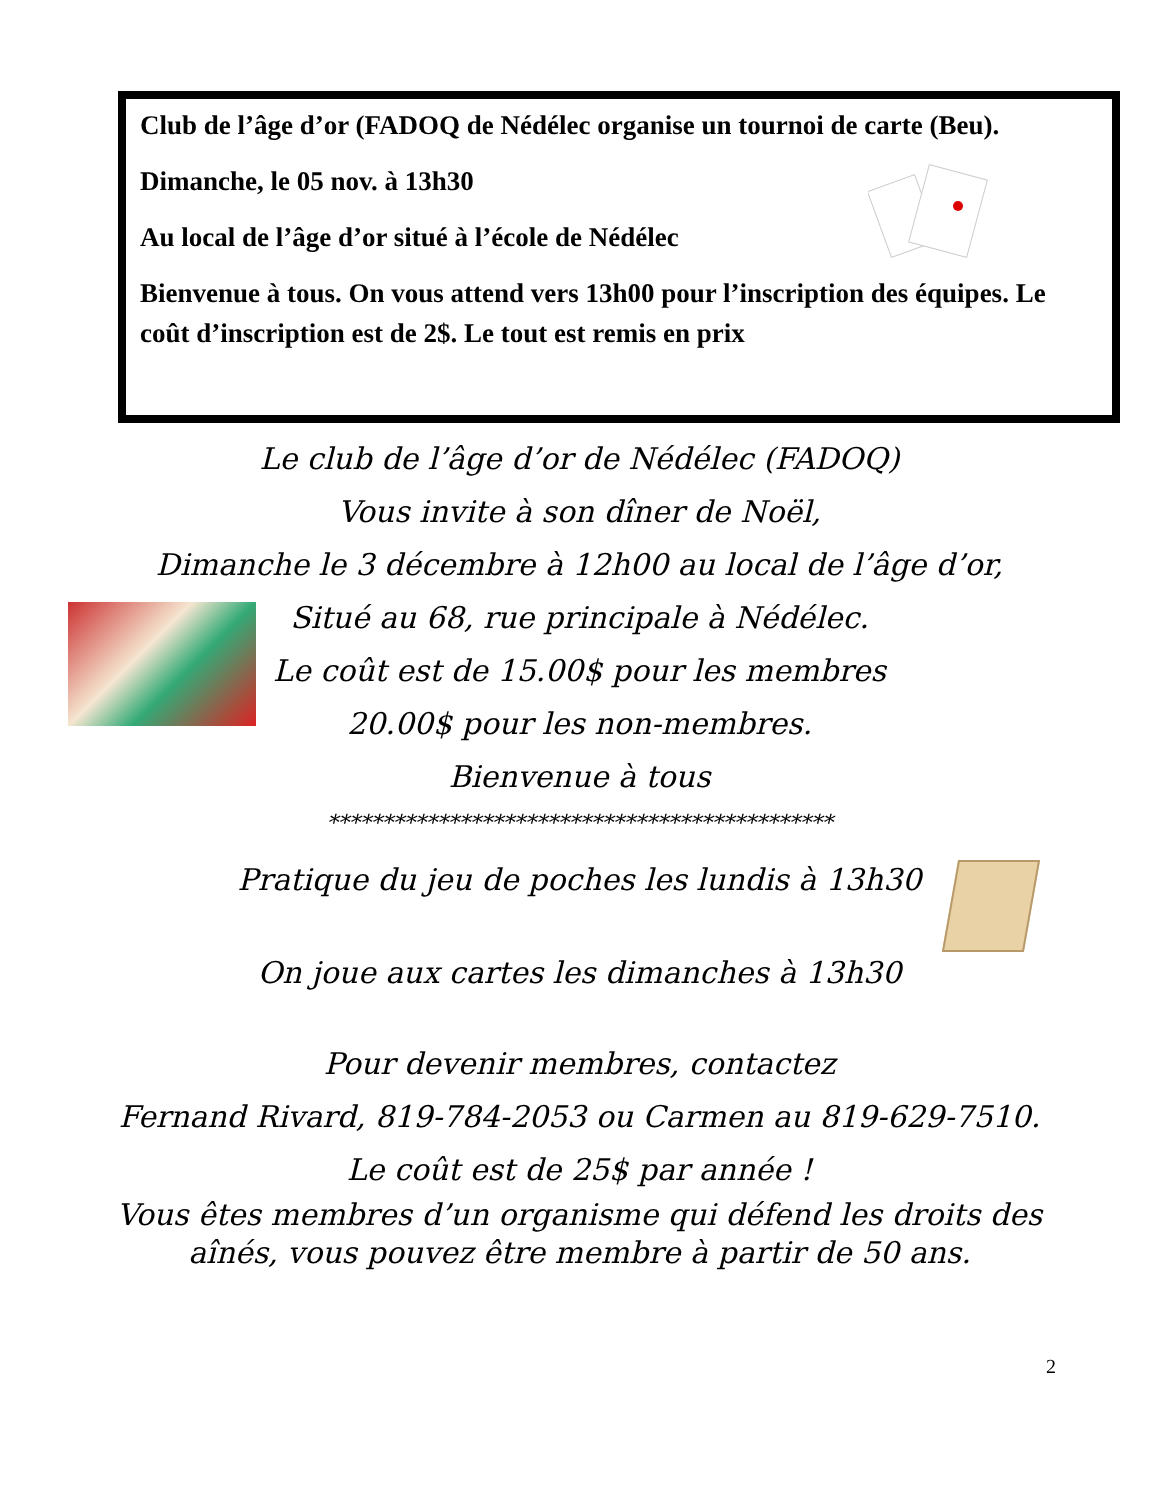Club de l’âge d’or (FADOQ de Nédélec organise un tournoi de carte (Beu).
Dimanche, le 05 nov. à 13h30
Au local de l’âge d’or situé à l’école de Nédélec
Bienvenue à tous. On vous attend vers 13h00 pour l’inscription des équipes. Le coût d’inscription est de 2$. Le tout est remis en prix
Le club de l’âge d’or de Nédélec (FADOQ)
Vous invite à son dîner de Noël,
Dimanche le 3 décembre à 12h00 au local de l’âge d’or,
Situé au 68, rue principale à Nédélec.
Le coût est de 15.00$ pour les membres
20.00$ pour les non-membres.
Bienvenue à tous
**********************************************
Pratique du jeu de poches les lundis à 13h30
On joue aux cartes les dimanches à 13h30
Pour devenir membres, contactez
Fernand Rivard, 819-784-2053 ou Carmen au 819-629-7510.
Le coût est de 25$ par année !
Vous êtes membres d’un organisme qui défend les droits des aînés, vous pouvez être membre à partir de 50 ans.
2